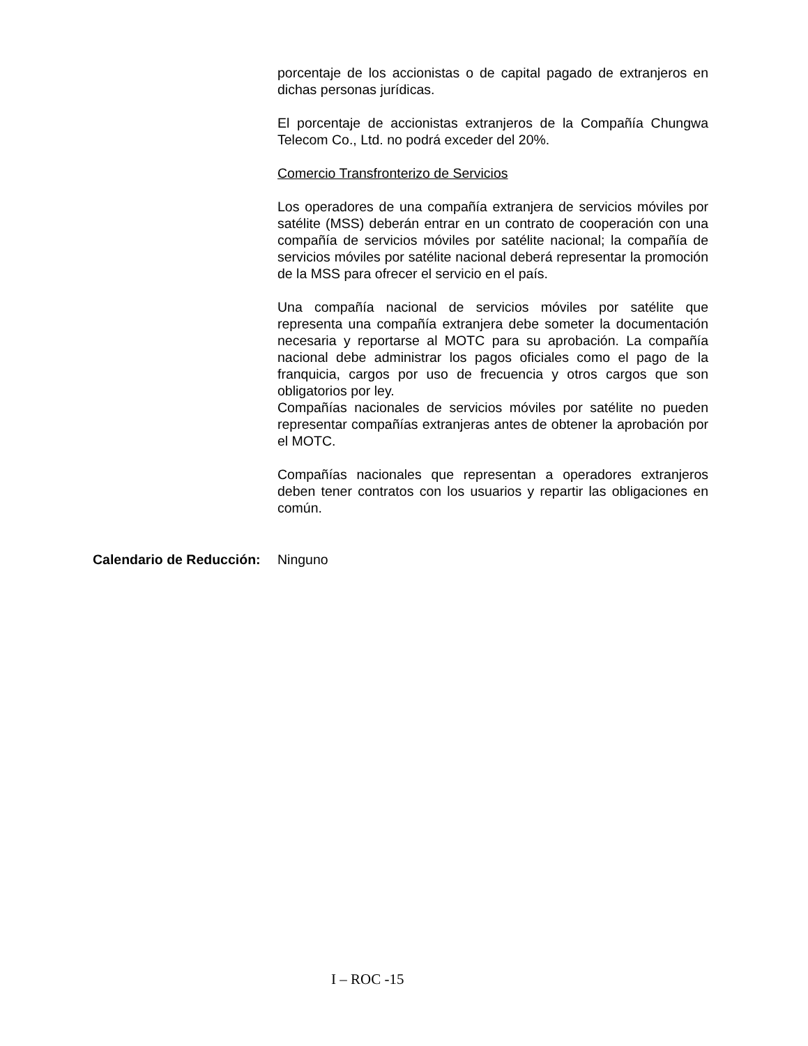porcentaje de los accionistas o de capital pagado de extranjeros en dichas personas jurídicas.
El porcentaje de accionistas extranjeros de la Compañía Chungwa Telecom Co., Ltd. no podrá exceder del 20%.
Comercio Transfronterizo de Servicios
Los operadores de una compañía extranjera de servicios móviles por satélite (MSS) deberán entrar en un contrato de cooperación con una compañía de servicios móviles por satélite nacional; la compañía de servicios móviles por satélite nacional deberá representar la promoción de la MSS para ofrecer el servicio en el país.
Una compañía nacional de servicios móviles por satélite que representa una compañía extranjera debe someter la documentación necesaria y reportarse al MOTC para su aprobación. La compañía nacional debe administrar los pagos oficiales como el pago de la franquicia, cargos por uso de frecuencia y otros cargos que son obligatorios por ley.
Compañías nacionales de servicios móviles por satélite no pueden representar compañías extranjeras antes de obtener la aprobación por el MOTC.
Compañías nacionales que representan a operadores extranjeros deben tener contratos con los usuarios y repartir las obligaciones en común.
Calendario de Reducción:
Ninguno
I – ROC -15